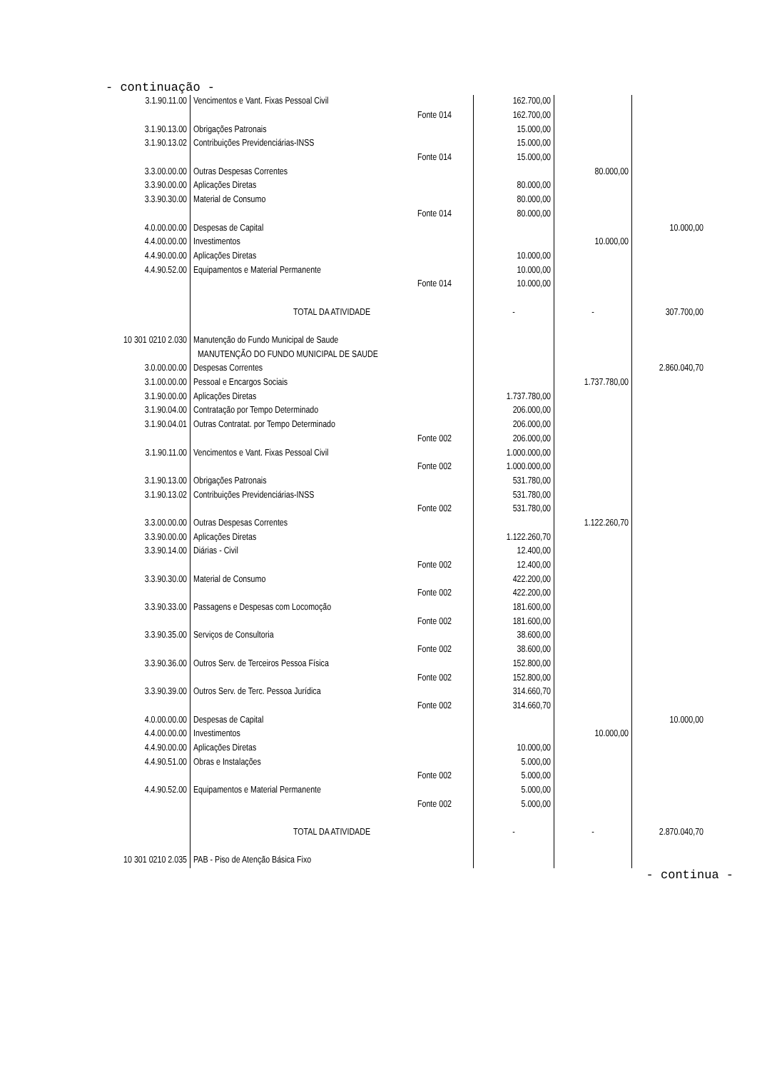- continuação -
| 3.1.90.11.00 | Vencimentos e Vant. Fixas Pessoal Civil | | 162.700,00 | | |
| | | Fonte 014 | 162.700,00 | | |
| 3.1.90.13.00 | Obrigações Patronais | | 15.000,00 | | |
| 3.1.90.13.02 | Contribuições Previdenciárias-INSS | | 15.000,00 | | |
| | | Fonte 014 | 15.000,00 | | |
| 3.3.00.00.00 | Outras Despesas Correntes | | | 80.000,00 | |
| 3.3.90.00.00 | Aplicações Diretas | | 80.000,00 | | |
| 3.3.90.30.00 | Material de Consumo | | 80.000,00 | | |
| | | Fonte 014 | 80.000,00 | | |
| 4.0.00.00.00 | Despesas de Capital | | | | 10.000,00 |
| 4.4.00.00.00 | Investimentos | | | 10.000,00 | |
| 4.4.90.00.00 | Aplicações Diretas | | 10.000,00 | | |
| 4.4.90.52.00 | Equipamentos e Material Permanente | | 10.000,00 | | |
| | | Fonte 014 | 10.000,00 | | |
| | TOTAL DA ATIVIDADE | | - | - | 307.700,00 |
| 10 301 0210 2.030 | Manutenção do Fundo Municipal de Saude | | | | |
| | MANUTENÇÃO DO FUNDO MUNICIPAL DE SAUDE | | | | |
| 3.0.00.00.00 | Despesas Correntes | | | | 2.860.040,70 |
| 3.1.00.00.00 | Pessoal e Encargos Sociais | | | 1.737.780,00 | |
| 3.1.90.00.00 | Aplicações Diretas | | 1.737.780,00 | | |
| 3.1.90.04.00 | Contratação por Tempo Determinado | | 206.000,00 | | |
| 3.1.90.04.01 | Outras Contratat. por Tempo Determinado | | 206.000,00 | | |
| | | Fonte 002 | 206.000,00 | | |
| 3.1.90.11.00 | Vencimentos e Vant. Fixas Pessoal Civil | | 1.000.000,00 | | |
| | | Fonte 002 | 1.000.000,00 | | |
| 3.1.90.13.00 | Obrigações Patronais | | 531.780,00 | | |
| 3.1.90.13.02 | Contribuições Previdenciárias-INSS | | 531.780,00 | | |
| | | Fonte 002 | 531.780,00 | | |
| 3.3.00.00.00 | Outras Despesas Correntes | | | 1.122.260,70 | |
| 3.3.90.00.00 | Aplicações Diretas | | 1.122.260,70 | | |
| 3.3.90.14.00 | Diárias - Civil | | 12.400,00 | | |
| | | Fonte 002 | 12.400,00 | | |
| 3.3.90.30.00 | Material de Consumo | | 422.200,00 | | |
| | | Fonte 002 | 422.200,00 | | |
| 3.3.90.33.00 | Passagens e Despesas com Locomoção | | 181.600,00 | | |
| | | Fonte 002 | 181.600,00 | | |
| 3.3.90.35.00 | Serviços de Consultoria | | 38.600,00 | | |
| | | Fonte 002 | 38.600,00 | | |
| 3.3.90.36.00 | Outros Serv. de Terceiros Pessoa Física | | 152.800,00 | | |
| | | Fonte 002 | 152.800,00 | | |
| 3.3.90.39.00 | Outros Serv. de Terc. Pessoa Jurídica | | 314.660,70 | | |
| | | Fonte 002 | 314.660,70 | | |
| 4.0.00.00.00 | Despesas de Capital | | | | 10.000,00 |
| 4.4.00.00.00 | Investimentos | | | 10.000,00 | |
| 4.4.90.00.00 | Aplicações Diretas | | 10.000,00 | | |
| 4.4.90.51.00 | Obras e Instalações | | 5.000,00 | | |
| | | Fonte 002 | 5.000,00 | | |
| 4.4.90.52.00 | Equipamentos e Material Permanente | | 5.000,00 | | |
| | | Fonte 002 | 5.000,00 | | |
| | TOTAL DA ATIVIDADE | | - | - | 2.870.040,70 |
| 10 301 0210 2.035 | PAB - Piso de Atenção Básica Fixo | | | | |
- continua -